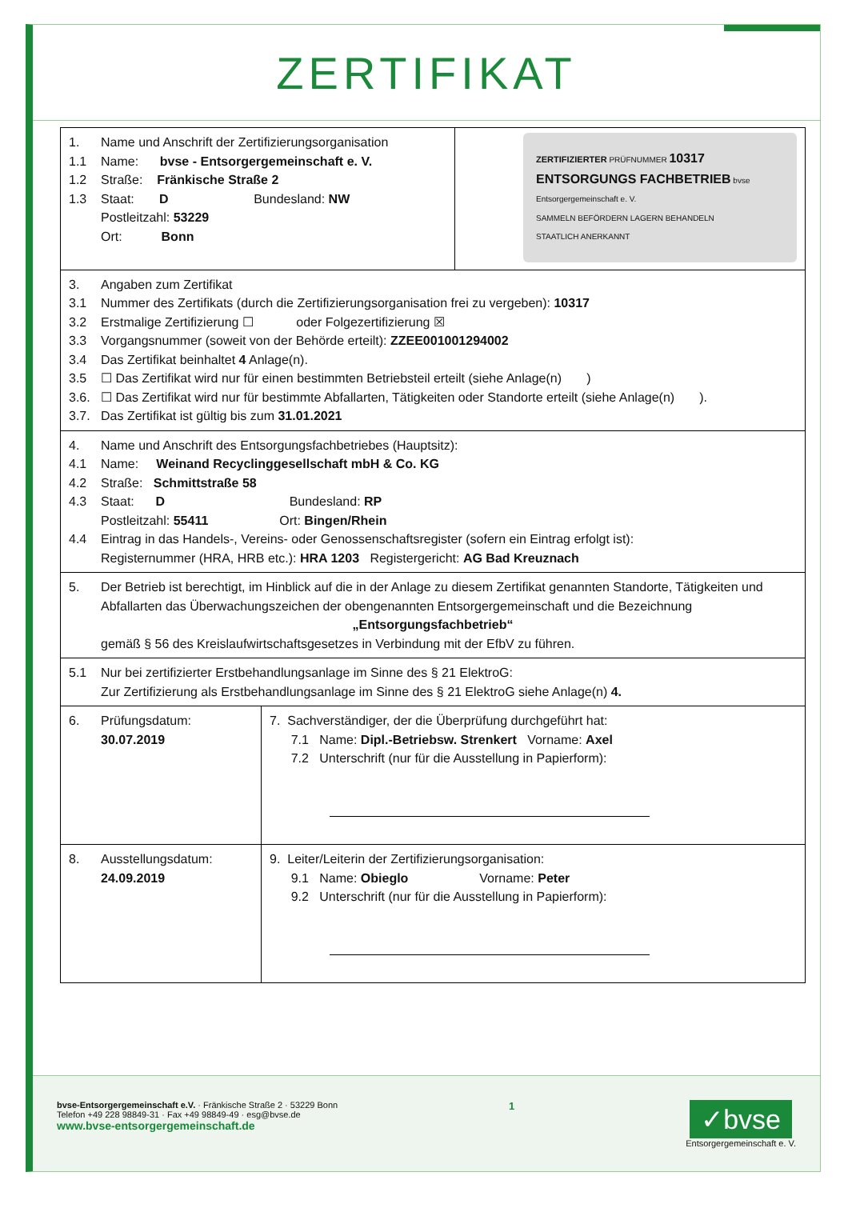ZERTIFIKAT
| 1. Name und Anschrift der Zertifizierungsorganisation 1.1 Name: bvse - Entsorgergemeinschaft e. V. 1.2 Straße: Fränkische Straße 2 1.3 Staat: D Bundesland: NW Postleitzahl: 53229 Ort: Bonn | | ZERTIFIZIERTER PRÜFNUMMER 10317 ENTSORGUNGS FACHBETRIEB bvse Entsorgergemeinschaft e. V. SAMMELN BEFÖRDERN LAGERN BEHANDELN STAATLICH ANERKANNT |
| 3. Angaben zum Zertifikat 3.1 Nummer des Zertifikats (durch die Zertifizierungsorganisation frei zu vergeben): 10317 3.2 Erstmalige Zertifizierung ☐ oder Folgezertifizierung ☒ 3.3 Vorgangsnummer (soweit von der Behörde erteilt): ZZEE001001294002 3.4 Das Zertifikat beinhaltet 4 Anlage(n). 3.5 ☐ Das Zertifikat wird nur für einen bestimmten Betriebsteil erteilt (siehe Anlage(n) ) 3.6. ☐ Das Zertifikat wird nur für bestimmte Abfallarten, Tätigkeiten oder Standorte erteilt (siehe Anlage(n) ). 3.7. Das Zertifikat ist gültig bis zum 31.01.2021 | | |
| 4. Name und Anschrift des Entsorgungsfachbetriebes (Hauptsitz): 4.1 Name: Weinand Recyclinggesellschaft mbH & Co. KG 4.2 Straße: Schmittstraße 58 4.3 Staat: D Bundesland: RP Postleitzahl: 55411 Ort: Bingen/Rhein 4.4 Eintrag in das Handels-, Vereins- oder Genossenschaftsregister (sofern ein Eintrag erfolgt ist): Registernummer (HRA, HRB etc.): HRA 1203 Registergericht: AG Bad Kreuznach | | |
| 5. Der Betrieb ist berechtigt, im Hinblick auf die in der Anlage zu diesem Zertifikat genannten Standorte, Tätigkeiten und Abfallarten das Überwachungszeichen der obengenannten Entsorgergemeinschaft und die Bezeichnung „Entsorgungsfachbetrieb“ gemäß § 56 des Kreislaufwirtschaftsgesetzes in Verbindung mit der EfbV zu führen. | | |
| 5.1 Nur bei zertifizierter Erstbehandlungsanlage im Sinne des § 21 ElektroG: Zur Zertifizierung als Erstbehandlungsanlage im Sinne des § 21 ElektroG siehe Anlage(n) 4. | | |
| 6. Prüfungsdatum: 30.07.2019 | 7. Sachverständiger, der die Überprüfung durchgeführt hat: 7.1 Name: Dipl.-Betriebsw. Strenkert Vorname: Axel 7.2 Unterschrift (nur für die Ausstellung in Papierform): | |
| 8. Ausstellungsdatum: 24.09.2019 | 9. Leiter/Leiterin der Zertifizierungsorganisation: 9.1 Name: Obieglo Vorname: Peter 9.2 Unterschrift (nur für die Ausstellung in Papierform): | |
bvse-Entsorgergemeinschaft e.V. · Fränkische Straße 2 · 53229 Bonn
Telefon +49 228 98849-31 · Fax +49 98849-49 · esg@bvse.de
www.bvse-entsorgergemeinschaft.de
1
✓bvse
Entsorgergemeinschaft e. V.